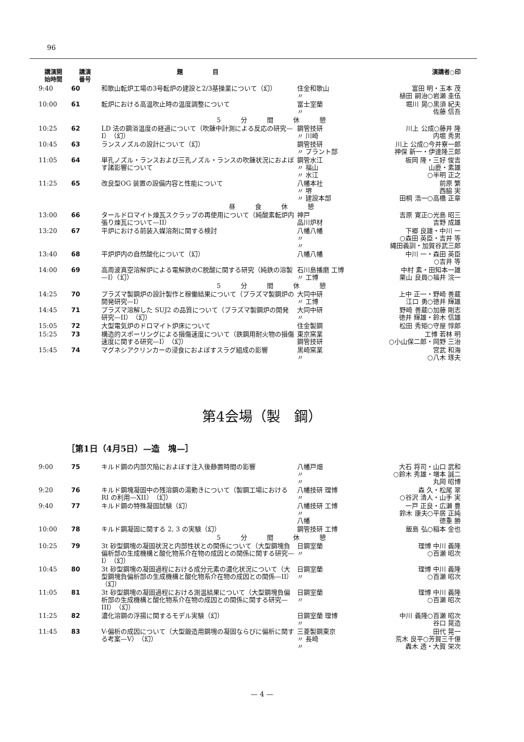96
| 講演開 始時間 | 講演 番号 | 題 目 | | 演講者○印 |
| --- | --- | --- | --- | --- |
| 9:40 | 60 | 和歌山転炉工場の3号転炉の建設と2/3基操業について（幻） | 住金和歌山 〃 | 富田 明・玉本 茂 植田 嗣治○岩瀬 圭伍 |
| 10:00 | 61 | 転炉における高温吹止時の温度調整について | 富士室蘭 〃 | 堀川 晃○黒須 紀夫 佐藤 信吾 |
| | | 5分間休憩 | | |
| 10:25 | 62 | LD 法の鋼浴温度の経過について（吹錬中計測による反応の研究—I）（幻） | 鋼管技研 〃 川崎 | 川上 公成○藤井 隆 内堀 秀男 |
| 10:45 | 63 | ランスノズルの設計について（幻） | 鋼管技研 〃 プラント部 | 川上 公成○今井寮一郎 神保 新一・伊達隆三郎 |
| 11:05 | 64 | 単孔ノズル・ランスおよび三孔ノズル・ランスの吹錬状況におよぼす諸影響について | 鋼管水江 〃 福山 〃 水江 | 板岡 隆・三好 俊吉 山鹿・素雄 ○半明 正之 |
| 11:25 | 65 | 改良型OG 装置の設備内容と性能について | 八幡本社 〃 堺 〃 建設本部 | 前原 繁 西脇 実 田桐 浩一○高橋 正章 |
| | | 昼食休憩 | | |
| 13:00 | 66 | タールドロマイト煉瓦スクラップの再使用について（純酸素転炉内張り煉瓦について—II） | 神戸 品川炉材 | 吉原 寛正○光島 昭三 吉野 成雄 |
| 13:20 | 67 | 平炉における前装入媒溶剤に関する検討 | 八幡八幡 〃 〃 | 下郷 良雄・中川 一 ○森田 英臣・吉井 等 縄田義訓・加賀谷武三郎 |
| 13:40 | 68 | 平炉炉内の自然酸化について（幻） | 八幡八幡 | 中川 一・森田 英臣 ○吉井 等 |
| 14:00 | 69 | 高周波真空溶解炉による電解鉄のC脱酸に関する研究（純鉄の溶製—I）（幻） | 石川島播磨 工博 〃 工博 | 中村 素・田知本一雄 栗山 良員○福井 浣一 |
| | | 5分間休憩 | | |
| 14:25 | 70 | プラズマ製鋼炉の設計製作と稼働結果について（プラズマ製鋼炉の開発研究—I） | 大同中研 〃 工博 | 上中 正一・野崎 善蔵 江口 勇○徳井 輝雄 |
| 14:45 | 71 | プラズマ溶解した SUJ2 の品質について（プラズマ製鋼炉の開発研究—II）（幻） | 大同中研 〃 | 野崎 善蔵○加藤 剛志 徳井 輝雄・鈴木 信雄 |
| 15:05 | 72 | 大型電気炉のドロマイト炉床について | 住金製鋼 | 松田 秀矩○守屋 惇郎 |
| 15:25 | 73 | 構造的スポーリングによる損傷速度について（鉄鋼用耐火物の損傷速度に関する研究—I）（幻） | 東京窯業 鋼管技研 | 工博 若林 明 ○小山保二郎・岡野 三治 |
| 15:45 | 74 | マグネシアクリンカーの浸食におよぼすスラグ組成の影響 | 黒崎窯業 〃 | 宮武 和海 ○八木 琢夫 |
第4会場（製　鋼）
［第1日（4月5日）—造　塊—］
| 9:00 | 75 | キルド鋼の内部欠陥におよぼす注入後静置時間の影響 | 八幡戸畑 〃 〃 | 大石 将司・山口 武和 ○鈴木 秀雄・増本 誠二 丸岡 昭博 |
| 9:20 | 76 | キルド鋼塊凝固中の残溶鋼の湯動きについて（製鋼工場における RI の利用—XII）（幻） | 八幡技研 理博 〃 | 森 久・松尾 翠 ○谷沢 清人・山手 実 |
| 9:40 | 77 | キルド鋼の特殊凝固試験（幻） | 八幡技研 工博 〃 八幡 | 一戸 正良・広瀬 豊 鈴木 康夫○平居 正純 徳重 勝 |
| 10:00 | 78 | キルド鋼凝固に関する 2, 3 の実験（幻） | 鋼管技研 工博 | 飯島 弘○稲本 金也 |
| | | 5分間休憩 | | |
| 10:25 | 79 | 3t 砂型鋼塊の凝固状況と内部性状との関係について（大型鋼塊負偏析部の生成機構と酸化物系介在物の成因との関係に関する研究—I）（幻） | 日鋼室蘭 〃 | 理博 中川 義隆 ○百瀬 昭次 |
| 10:45 | 80 | 3t 砂型鋼塊の凝固過程における成分元素の濃化状況について（大型鋼塊負偏析部の生成機構と酸化物系介在物の成因との関係—II）（幻） | 日鋼室蘭 〃 | 理博 中川 義隆 ○百瀬 昭次 |
| 11:05 | 81 | 3t 砂型鋼塊の凝固過程における測温結果について（大型鋼塊負偏析部の生成機構と酸化物系介在物の成因との関係に関する研究—III）（幻） | 日鋼室蘭 〃 | 理博 中川 義隆 ○百瀬 昭次 |
| 11:25 | 82 | 濃化溶鋼の浮揚に関するモデル実験（幻） | 日鋼室蘭 理博 〃 | 中川 義隆○百瀬 昭次 谷口 晃造 |
| 11:45 | 83 | V-偏析の成因について（大型鍛造用鋼塊の凝固ならびに偏析に関する考案—V）（幻） | 三菱製鋼東京 〃 長崎 〃 | 田代 晃一 荒木 良平○芳賀三千億 轟木 透・大賀 栄次 |
— 4 —